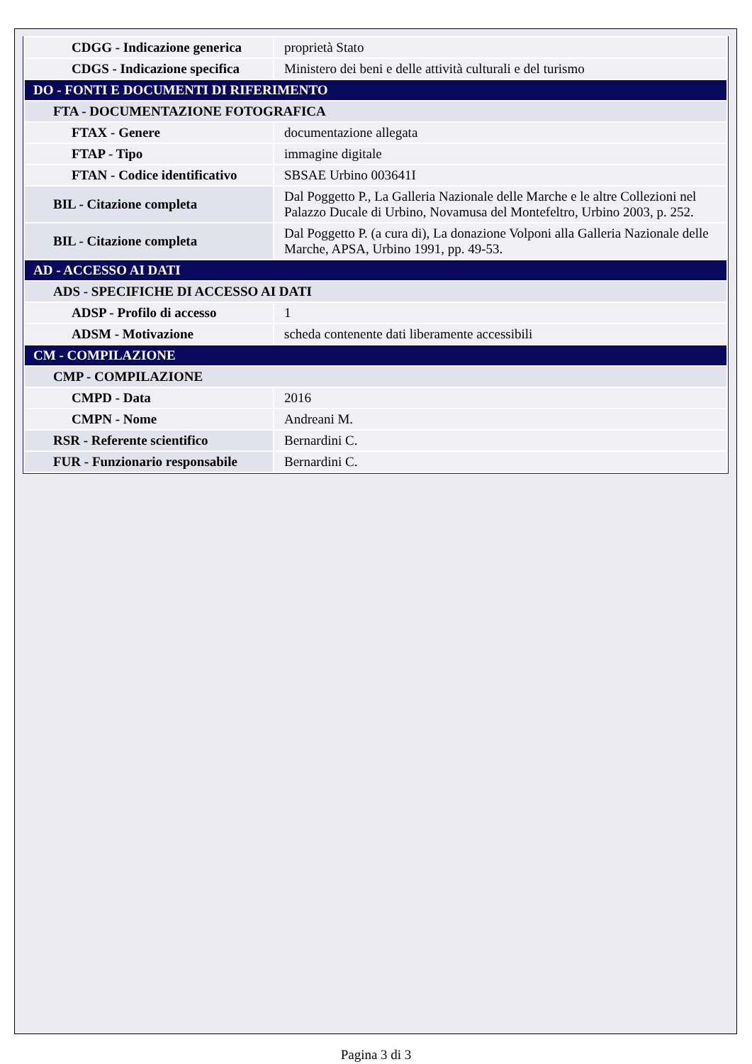| CDGG - Indicazione generica | proprietà Stato |
| CDGS - Indicazione specifica | Ministero dei beni e delle attività culturali e del turismo |
| DO - FONTI E DOCUMENTI DI RIFERIMENTO | |
| FTA - DOCUMENTAZIONE FOTOGRAFICA | |
| FTAX - Genere | documentazione allegata |
| FTAP - Tipo | immagine digitale |
| FTAN - Codice identificativo | SBSAE Urbino 003641I |
| BIL - Citazione completa | Dal Poggetto P., La Galleria Nazionale delle Marche e le altre Collezioni nel Palazzo Ducale di Urbino, Novamusa del Montefeltro, Urbino 2003, p. 252. |
| BIL - Citazione completa | Dal Poggetto P. (a cura di), La donazione Volponi alla Galleria Nazionale delle Marche, APSA, Urbino 1991, pp. 49-53. |
| AD - ACCESSO AI DATI | |
| ADS - SPECIFICHE DI ACCESSO AI DATI | |
| ADSP - Profilo di accesso | 1 |
| ADSM - Motivazione | scheda contenente dati liberamente accessibili |
| CM - COMPILAZIONE | |
| CMP - COMPILAZIONE | |
| CMPD - Data | 2016 |
| CMPN - Nome | Andreani M. |
| RSR - Referente scientifico | Bernardini C. |
| FUR - Funzionario responsabile | Bernardini C. |
Pagina 3 di 3